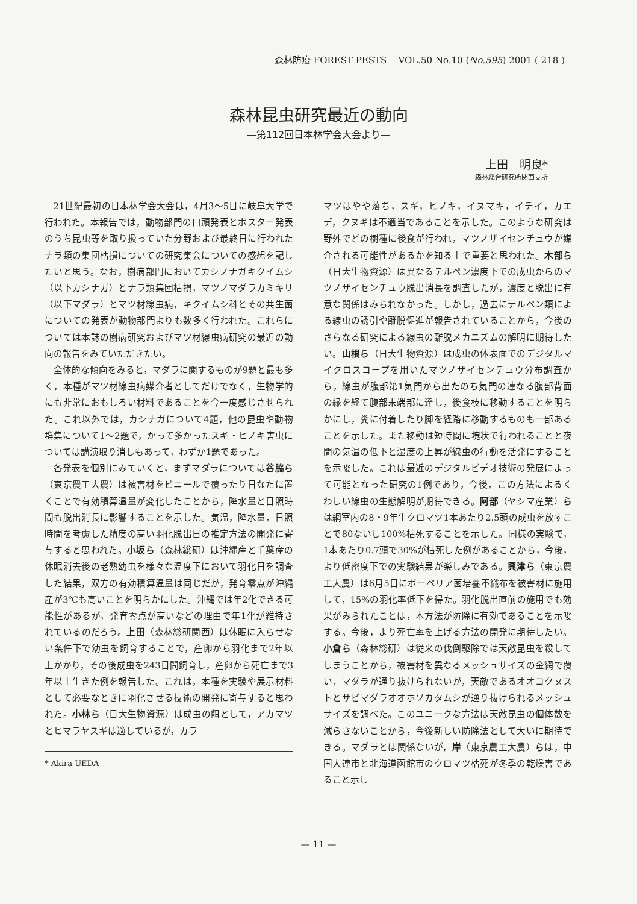森林防疫 FOREST PESTS VOL.50 No.10 (No.595) 2001 ( 218 )
森林昆虫研究最近の動向
—第112回日本林学会大会より—
上田　明良*
森林総合研究所関西支所
21世紀最初の日本林学会大会は，4月3～5日に岐阜大学で行われた。本報告では，動物部門の口頭発表とポスター発表のうち昆虫等を取り扱っていた分野および最終日に行われたナラ類の集団枯損についての研究集会についての感想を記したいと思う。なお，樹病部門においてカシノナガキクイムシ（以下カシナガ）とナラ類集団枯損，マツノマダラカミキリ（以下マダラ）とマツ材線虫病，キクイムシ科とその共生菌についての発表が動物部門よりも数多く行われた。これらについては本誌の樹病研究およびマツ材線虫病研究の最近の動向の報告をみていただきたい。
全体的な傾向をみると，マダラに関するものが9題と最も多く，本種がマツ材線虫病媒介者としてだけでなく，生物学的にも非常におもしろい材料であることを今一度感じさせられた。これ以外では，カシナガについて4題，他の昆虫や動物群集について1～2題で，かって多かったスギ・ヒノキ害虫については講演取り消しもあって，わずか1題であった。
各発表を個別にみていくと，まずマダラについては谷脇ら（東京農工大農）は被害材をビニールで覆ったり日なたに置くことで有効積算温量が変化したことから，降水量と日照時間も脱出消長に影響することを示した。気温，降水量，日照時間を考慮した精度の高い羽化脱出日の推定方法の開発に寄与すると思われた。小坂ら（森林総研）は沖縄産と千葉産の休眠消去後の老熟幼虫を様々な温度下において羽化日を調査した結果，双方の有効積算温量は同じだが，発育零点が沖縄産が3℃も高いことを明らかにした。沖縄では年2化できる可能性があるが，発育零点が高いなどの理由で年1化が維持されているのだろう。上田（森林総研関西）は休眠に入らせない条件下で幼虫を飼育することで，産卵から羽化まで2年以上かかり，その後成虫を243日間飼育し，産卵から死亡まで3年以上生きた例を報告した。これは，本種を実験や展示材料として必要なときに羽化させる技術の開発に寄与すると思われた。小林ら（日大生物資源）は成虫の餌として，アカマツとヒマラヤスギは適しているが，カラ
* Akira UEDA
マツはやや落ち，スギ，ヒノキ，イヌマキ，イチイ，カエデ，クヌギは不適当であることを示した。このような研究は野外でどの樹種に後食が行われ，マツノザイセンチュウが媒介される可能性があるかを知る上で重要と思われた。木部ら（日大生物資源）は異なるテルペン濃度下での成虫からのマツノザイセンチュウ脱出消長を調査したが，濃度と脱出に有意な関係はみられなかった。しかし，過去にテルペン類による線虫の誘引や離脱促進が報告されていることから，今後のさらなる研究による線虫の離脱メカニズムの解明に期待したい。山根ら（日大生物資源）は成虫の体表面でのデジタルマイクロスコープを用いたマツノザイセンチュウ分布調査から，線虫が腹部第1気門から出たのち気門の連なる腹部背面の縁を経て腹部末端部に達し，後食枝に移動することを明らかにし，糞に付着したり脚を経路に移動するものも一部あることを示した。また移動は短時間に塊状で行われることと夜間の気温の低下と湿度の上昇が線虫の行動を活発にすることを示唆した。これは最近のデジタルビデオ技術の発展によって可能となった研究の1例であり，今後，この方法によるくわしい線虫の生態解明が期待できる。阿部（ヤシマ産業）らは網室内の8・9年生クロマツ1本あたり2.5頭の成虫を放すことで80ないし100%枯死することを示した。同様の実験で，1本あたり0.7頭で30%が枯死した例があることから，今後，より低密度下での実験結果が楽しみである。興津ら（東京農工大農）は6月5日にボーベリア菌培養不織布を被害材に施用して，15%の羽化率低下を得た。羽化脱出直前の施用でも効果がみられたことは，本方法が防除に有効であることを示唆する。今後，より死亡率を上げる方法の開発に期待したい。小倉ら（森林総研）は従来の伐倒駆除では天敵昆虫を殺してしまうことから，被害材を異なるメッシュサイズの金網で覆い，マダラが通り抜けられないが，天敵であるオオコクヌストとサビマダラオオホソカタムシが通り抜けられるメッシュサイズを調べた。このユニークな方法は天敵昆虫の個体数を減らさないことから，今後新しい防除法として大いに期待できる。マダラとは関係ないが，岸（東京農工大農）らは，中国大連市と北海道函館市のクロマツ枯死が冬季の乾燥害であること示し
— 11 —